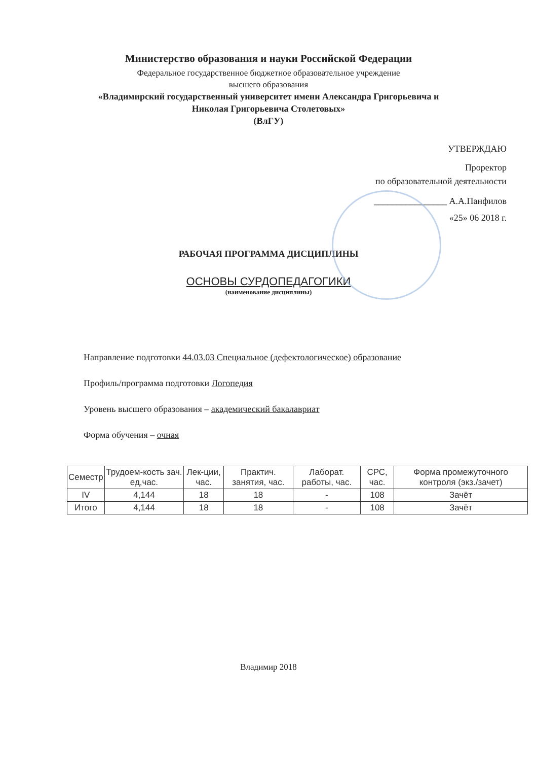Министерство образования и науки Российской Федерации
Федеральное государственное бюджетное образовательное учреждение
высшего образования
«Владимирский государственный университет имени Александра Григорьевича и
Николая Григорьевича Столетовых»
(ВлГУ)
УТВЕРЖДАЮ
Проректор
по образовательной деятельности
________________ А.А.Панфилов
«25» 06 2018 г.
РАБОЧАЯ ПРОГРАММА ДИСЦИПЛИНЫ
ОСНОВЫ СУРДОПЕДАГОГИКИ
(наименование дисциплины)
Направление подготовки 44.03.03 Специальное (дефектологическое) образование
Профиль/программа подготовки Логопедия
Уровень высшего образования – академический бакалавриат
Форма обучения – очная
| Семестр | Трудоем-кость зач. ед,час. | Лек-ции, час. | Практич. занятия, час. | Лаборат. работы, час. | СРС, час. | Форма промежуточного контроля (экз./зачет) |
| --- | --- | --- | --- | --- | --- | --- |
| IV | 4,144 | 18 | 18 | - | 108 | Зачёт |
| Итого | 4,144 | 18 | 18 | - | 108 | Зачёт |
Владимир 2018